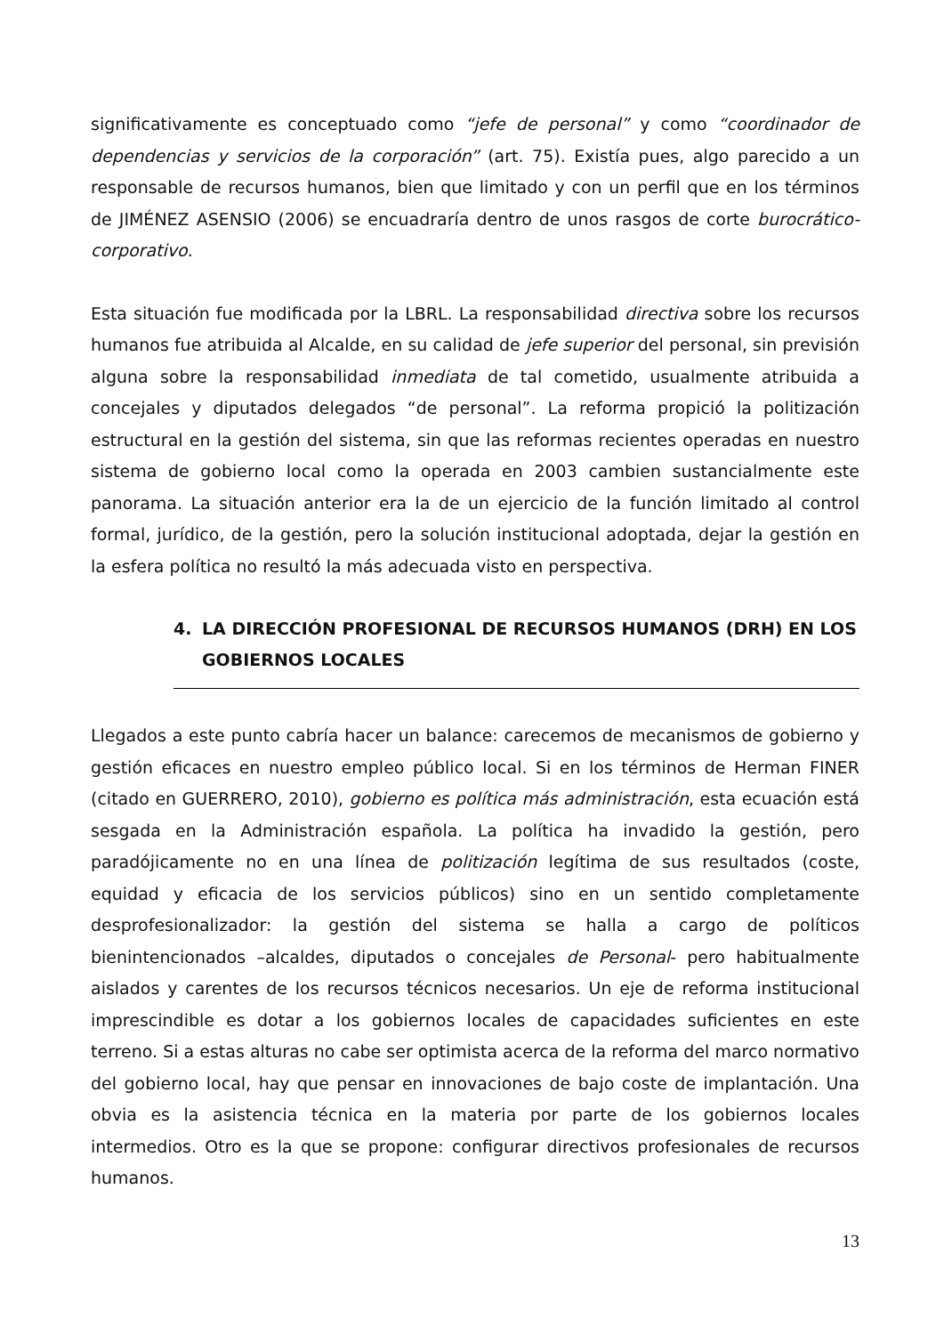significativamente es conceptuado como “jefe de personal” y como “coordinador de dependencias y servicios de la corporación” (art. 75). Existía pues, algo parecido a un responsable de recursos humanos, bien que limitado y con un perfil que en los términos de JIMÉNEZ ASENSIO (2006) se encuadraría dentro de unos rasgos de corte burocrático-corporativo.
Esta situación fue modificada por la LBRL. La responsabilidad directiva sobre los recursos humanos fue atribuida al Alcalde, en su calidad de jefe superior del personal, sin previsión alguna sobre la responsabilidad inmediata de tal cometido, usualmente atribuida a concejales y diputados delegados “de personal”. La reforma propició la politización estructural en la gestión del sistema, sin que las reformas recientes operadas en nuestro sistema de gobierno local como la operada en 2003 cambien sustancialmente este panorama. La situación anterior era la de un ejercicio de la función limitado al control formal, jurídico, de la gestión, pero la solución institucional adoptada, dejar la gestión en la esfera política no resultó la más adecuada visto en perspectiva.
4. LA DIRECCIÓN PROFESIONAL DE RECURSOS HUMANOS (DRH) EN LOS GOBIERNOS LOCALES
Llegados a este punto cabría hacer un balance: carecemos de mecanismos de gobierno y gestión eficaces en nuestro empleo público local. Si en los términos de Herman FINER (citado en GUERRERO, 2010), gobierno es política más administración, esta ecuación está sesgada en la Administración española. La política ha invadido la gestión, pero paradójicamente no en una línea de politización legítima de sus resultados (coste, equidad y eficacia de los servicios públicos) sino en un sentido completamente desprofesionalizador: la gestión del sistema se halla a cargo de políticos bienintencionados –alcaldes, diputados o concejales de Personal- pero habitualmente aislados y carentes de los recursos técnicos necesarios. Un eje de reforma institucional imprescindible es dotar a los gobiernos locales de capacidades suficientes en este terreno. Si a estas alturas no cabe ser optimista acerca de la reforma del marco normativo del gobierno local, hay que pensar en innovaciones de bajo coste de implantación. Una obvia es la asistencia técnica en la materia por parte de los gobiernos locales intermedios. Otro es la que se propone: configurar directivos profesionales de recursos humanos.
13